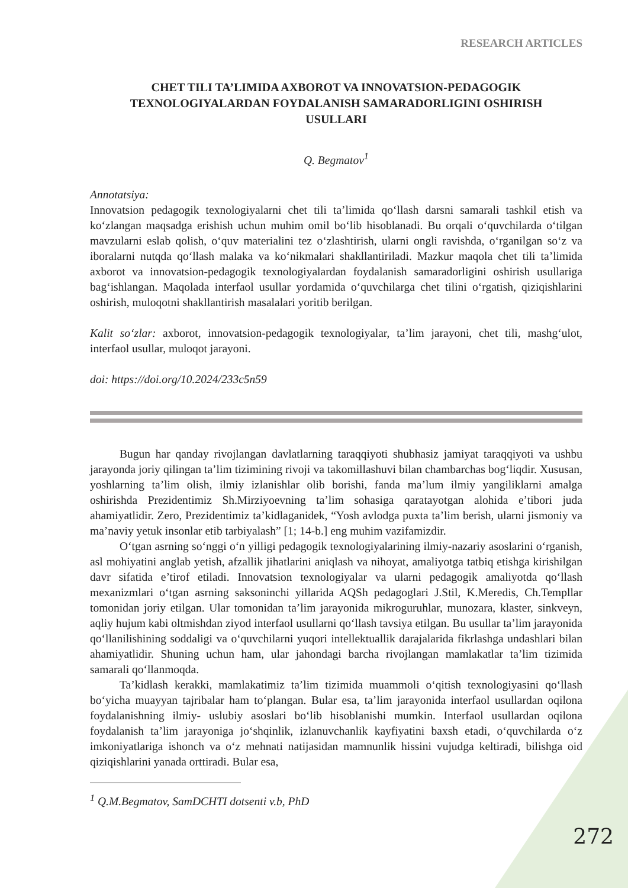RESEARCH ARTICLES
CHET TILI TA’LIMIDA AXBOROT VA INNOVATSION-PEDAGOGIK TEXNOLOGIYALARDAN FOYDALANISH SAMARADORLIGINI OSHIRISH USULLARI
Q. Begmatov<sup>1</sup>
Annotatsiya:
Innovatsion pedagogik texnologiyalarni chet tili ta’limida qo‘llash darsni samarali tashkil etish va ko‘zlangan maqsadga erishish uchun muhim omil bo‘lib hisoblanadi. Bu orqali o‘quvchilarda o‘tilgan mavzularni eslab qolish, o‘quv materialini tez o‘zlashtirish, ularni ongli ravishda, o‘rganilgan so‘z va iboralarni nutqda qo‘llash malaka va ko‘nikmalari shakllantiriladi. Mazkur maqola chet tili ta’limida axborot va innovatsion-pedagogik texnologiyalardan foydalanish samaradorligini oshirish usullariga bag‘ishlangan. Maqolada interfaol usullar yordamida o‘quvchilarga chet tilini o‘rgatish, qiziqishlarini oshirish, muloqotni shakllantirish masalalari yoritib berilgan.
Kalit so‘zlar: axborot, innovatsion-pedagogik texnologiyalar, ta’lim jarayoni, chet tili, mashg‘ulot, interfaol usullar, muloqot jarayoni.
doi: https://doi.org/10.2024/233c5n59
Bugun har qanday rivojlangan davlatlarning taraqqiyoti shubhasiz jamiyat taraqqiyoti va ushbu jarayonda joriy qilingan ta’lim tizimining rivoji va takomillashuvi bilan chambarchas bog‘liqdir. Xususan, yoshlarning ta’lim olish, ilmiy izlanishlar olib borishi, fanda ma’lum ilmiy yangiliklarni amalga oshirishda Prezidentimiz Sh.Mirziyoevning ta’lim sohasiga qaratayotgan alohida e’tibori juda ahamiyatlidir. Zero, Prezidentimiz ta’kidlaganidek, “Yosh avlodga puxta ta’lim berish, ularni jismoniy va ma’naviy yetuk insonlar etib tarbiyalash” [1; 14-b.] eng muhim vazifamizdir.
O‘tgan asrning so‘nggi o‘n yilligi pedagogik texnologiyalarining ilmiy-nazariy asoslarini o‘rganish, asl mohiyatini anglab yetish, afzallik jihatlarini aniqlash va nihoyat, amaliyotga tatbiq etishga kirishilgan davr sifatida e’tirof etiladi. Innovatsion texnologiyalar va ularni pedagogik amaliyotda qo‘llash mexanizmlari o‘tgan asrning saksoninchi yillarida AQSh pedagoglari J.Stil, K.Meredis, Ch.Templlar tomonidan joriy etilgan. Ular tomonidan ta’lim jarayonida mikroguruhlar, munozara, klaster, sinkveyn, aqliy hujum kabi oltmishdan ziyod interfaol usullarni qo‘llash tavsiya etilgan. Bu usullar ta’lim jarayonida qo‘llanilishining soddaligi va o‘quvchilarni yuqori intellektuallik darajalarida fikrlashga undashlari bilan ahamiyatlidir. Shuning uchun ham, ular jahondagi barcha rivojlangan mamlakatlar ta’lim tizimida samarali qo‘llanmoqda.
Ta’kidlash kerakki, mamlakatimiz ta’lim tizimida muammoli o‘qitish texnologiyasini qo‘llash bo‘yicha muayyan tajribalar ham to‘plangan. Bular esa, ta’lim jarayonida interfaol usullardan oqilona foydalanishning ilmiy- uslubiy asoslari bo‘lib hisoblanishi mumkin. Interfaol usullardan oqilona foydalanish ta’lim jarayoniga jo‘shqinlik, izlanuvchanlik kayfiyatini baxsh etadi, o‘quvchilarda o‘z imkoniyatlariga ishonch va o‘z mehnati natijasidan mamnunlik hissini vujudga keltiradi, bilishga oid qiziqishlarini yanada orttiradi. Bular esa,
<sup>1</sup> Q.M.Begmatov, SamDCHTI dotsenti v.b, PhD
272